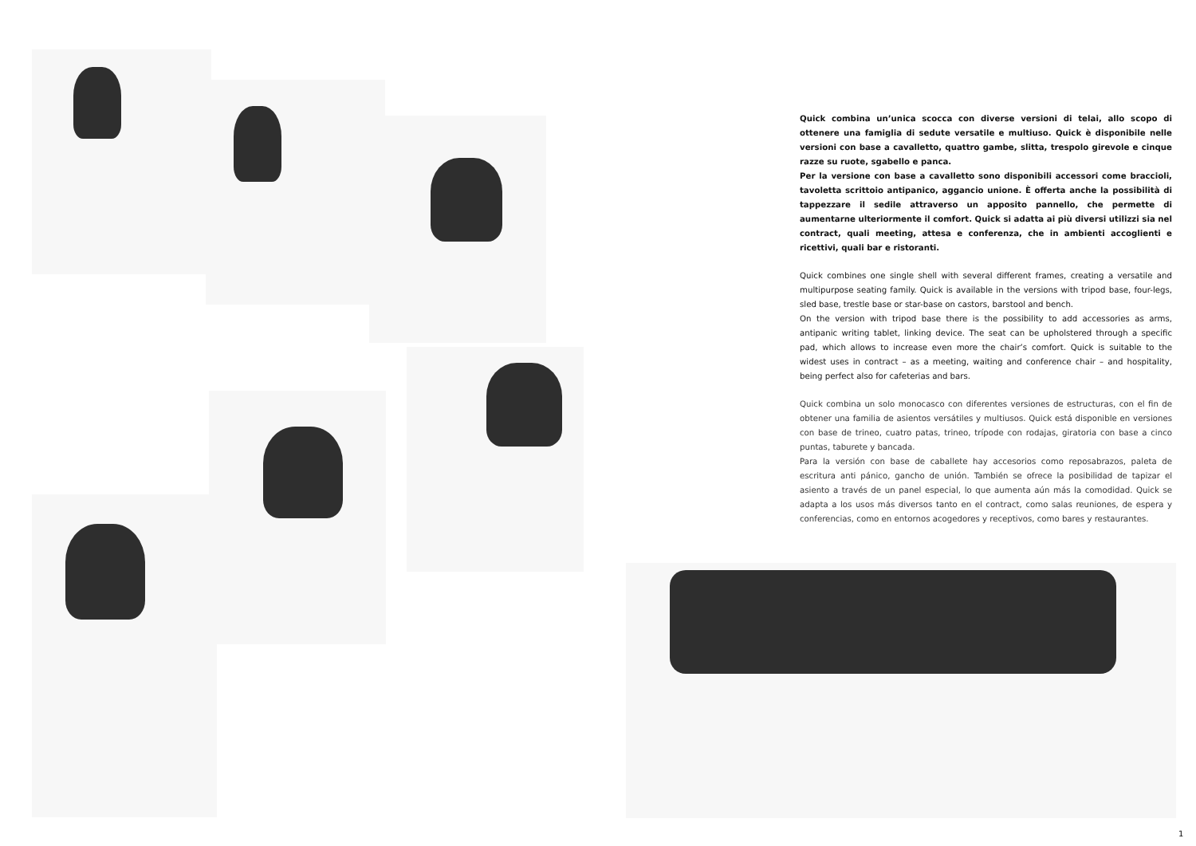Quick combina un’unica scocca con diverse versioni di telai, allo scopo di ottenere una famiglia di sedute versatile e multiuso. Quick è disponibile nelle versioni con base a cavalletto, quattro gambe, slitta, trespolo girevole e cinque razze su ruote, sgabello e panca.
Per la versione con base a cavalletto sono disponibili accessori come braccioli, tavoletta scrittoio antipanico, aggancio unione. È offerta anche la possibilità di tappezzare il sedile attraverso un apposito pannello, che permette di aumentarne ulteriormente il comfort. Quick si adatta ai più diversi utilizzi sia nel contract, quali meeting, attesa e conferenza, che in ambienti accoglienti e ricettivi, quali bar e ristoranti.
Quick combines one single shell with several different frames, creating a versatile and multipurpose seating family. Quick is available in the versions with tripod base, four-legs, sled base, trestle base or star-base on castors, barstool and bench.
On the version with tripod base there is the possibility to add accessories as arms, antipanic writing tablet, linking device. The seat can be upholstered through a specific pad, which allows to increase even more the chair’s comfort. Quick is suitable to the widest uses in contract – as a meeting, waiting and conference chair – and hospitality, being perfect also for cafeterias and bars.
Quick combina un solo monocasco con diferentes versiones de estructuras, con el fin de obtener una familia de asientos versátiles y multiusos. Quick está disponible en versiones con base de trineo, cuatro patas, trineo, trípode con rodajas, giratoria con base a cinco puntas, taburete y bancada.
Para la versión con base de caballete hay accesorios como reposabrazos, paleta de escritura anti pánico, gancho de unión. También se ofrece la posibilidad de tapizar el asiento a través de un panel especial, lo que aumenta aún más la comodidad. Quick se adapta a los usos más diversos tanto en el contract, como salas reuniones, de espera y conferencias, como en entornos acogedores y receptivos, como bares y restaurantes.
1